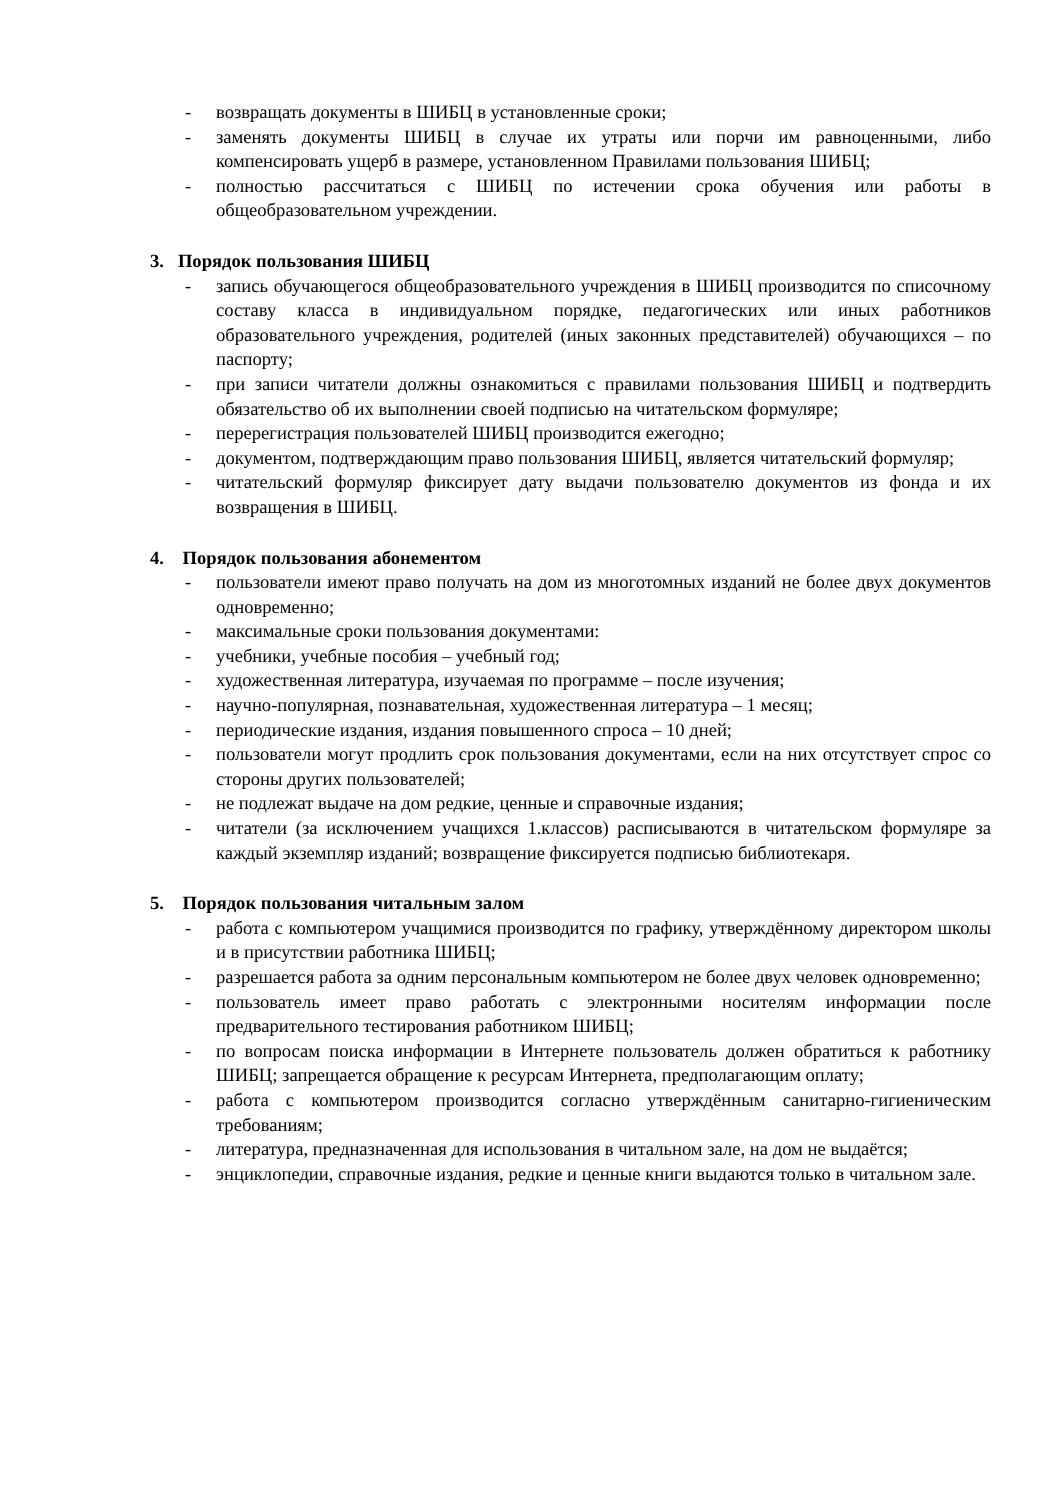- возвращать документы в ШИБЦ в установленные сроки;
- заменять документы ШИБЦ в случае их утраты или порчи им равноценными, либо компенсировать ущерб в размере, установленном Правилами пользования ШИБЦ;
- полностью рассчитаться с ШИБЦ по истечении срока обучения или работы в общеобразовательном учреждении.
3. Порядок пользования ШИБЦ
- запись обучающегося общеобразовательного учреждения в ШИБЦ производится по списочному составу класса в индивидуальном порядке, педагогических или иных работников образовательного учреждения, родителей (иных законных представителей) обучающихся – по паспорту;
- при записи читатели должны ознакомиться с правилами пользования ШИБЦ и подтвердить обязательство об их выполнении своей подписью на читательском формуляре;
- перерегистрация пользователей ШИБЦ производится ежегодно;
- документом, подтверждающим право пользования ШИБЦ, является читательский формуляр;
- читательский формуляр фиксирует дату выдачи пользователю документов из фонда и их возвращения в ШИБЦ.
4. Порядок пользования абонементом
- пользователи имеют право получать на дом из многотомных изданий не более двух документов одновременно;
- максимальные сроки пользования документами:
- учебники, учебные пособия – учебный год;
- художественная литература, изучаемая по программе – после изучения;
- научно-популярная, познавательная, художественная литература – 1 месяц;
- периодические издания, издания повышенного спроса – 10 дней;
- пользователи могут продлить срок пользования документами, если на них отсутствует спрос со стороны других пользователей;
- не подлежат выдаче на дом редкие, ценные и справочные издания;
- читатели (за исключением учащихся 1.классов) расписываются в читательском формуляре за каждый экземпляр изданий; возвращение фиксируется подписью библиотекаря.
5. Порядок пользования читальным залом
- работа с компьютером учащимися производится по графику, утверждённому директором школы и в присутствии работника ШИБЦ;
- разрешается работа за одним персональным компьютером не более двух человек одновременно;
- пользователь имеет право работать с электронными носителям информации после предварительного тестирования работником ШИБЦ;
- по вопросам поиска информации в Интернете пользователь должен обратиться к работнику ШИБЦ; запрещается обращение к ресурсам Интернета, предполагающим оплату;
- работа с компьютером производится согласно утверждённым санитарно-гигиеническим требованиям;
- литература, предназначенная для использования в читальном зале, на дом не выдаётся;
- энциклопедии, справочные издания, редкие и ценные книги выдаются только в читальном зале.